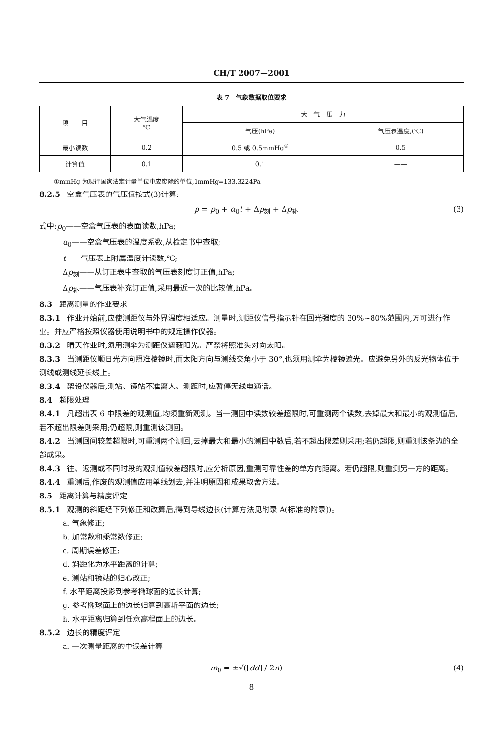CH/T 2007—2001
表 7　气象数据取位要求
| 项 目 | 大气温度 ℃ | 大 气 压 力 | |
| --- | --- | --- | --- |
| | | 气压(hPa) | 气压表温度,(℃) |
| 最小读数 | 0.2 | 0.5 或 0.5mmHg<sup>①</sup> | 0.5 |
| 计算值 | 0.1 | 0.1 | —— |
①mmHg 为现行国家法定计量单位中应废除的单位,1mmHg=133.3224Pa
8.2.5 空盒气压表的气压值按式(3)计算:
p = p<sub>0</sub> + α<sub>0</sub>t + Δp<sub>刻</sub> + Δp<sub>补</sub> (3)
式中:p<sub>0</sub>——空盒气压表的表面读数,hPa;
α<sub>0</sub>——空盒气压表的温度系数,从检定书中查取;
t——气压表上附属温度计读数,℃;
Δp<sub>刻</sub>——从订正表中查取的气压表刻度订正值,hPa;
Δp<sub>补</sub>——气压表补充订正值,采用最近一次的比较值,hPa。
8.3 距离测量的作业要求
8.3.1 作业开始前,应使测距仪与外界温度相适应。测量时,测距仪信号指示针在回光强度的 30%~80%范围内,方可进行作业。并应严格按照仪器使用说明书中的规定操作仪器。
8.3.2 晴天作业时,须用测伞为测距仪遮蔽阳光。严禁将照准头对向太阳。
8.3.3 当测距仪顺日光方向照准棱镜时,而太阳方向与测线交角小于 30°,也须用测伞为棱镜遮光。应避免另外的反光物体位于测线或测线延长线上。
8.3.4 架设仪器后,测站、镜站不准离人。测距时,应暂停无线电通话。
8.4 超限处理
8.4.1 凡超出表 6 中限差的观测值,均须重新观测。当一测回中读数较差超限时,可重测两个读数,去掉最大和最小的观测值后,若不超出限差则采用;仍超限,则重测该测回。
8.4.2 当测回间较差超限时,可重测两个测回,去掉最大和最小的测回中数后,若不超出限差则采用;若仍超限,则重测该条边的全部成果。
8.4.3 往、返测或不同时段的观测值较差超限时,应分析原因,重测可靠性差的单方向距离。若仍超限,则重测另一方的距离。
8.4.4 重测后,作废的观测值应用单线划去,并注明原因和成果取舍方法。
8.5 距离计算与精度评定
8.5.1 观测的斜距经下列修正和改算后,得到导线边长(计算方法见附录 A(标准的附录))。
a. 气象修正;
b. 加常数和乘常数修正;
c. 周期误差修正;
d. 斜距化为水平距离的计算;
e. 测站和镜站的归心改正;
f. 水平距离投影到参考椭球面的边长计算;
g. 参考椭球面上的边长归算到高斯平面的边长;
h. 水平距离归算到任意高程面上的边长。
8.5.2 边长的精度评定
a. 一次测量距离的中误差计算
m<sub>0</sub> = ±√([dd] / 2n) (4)
8